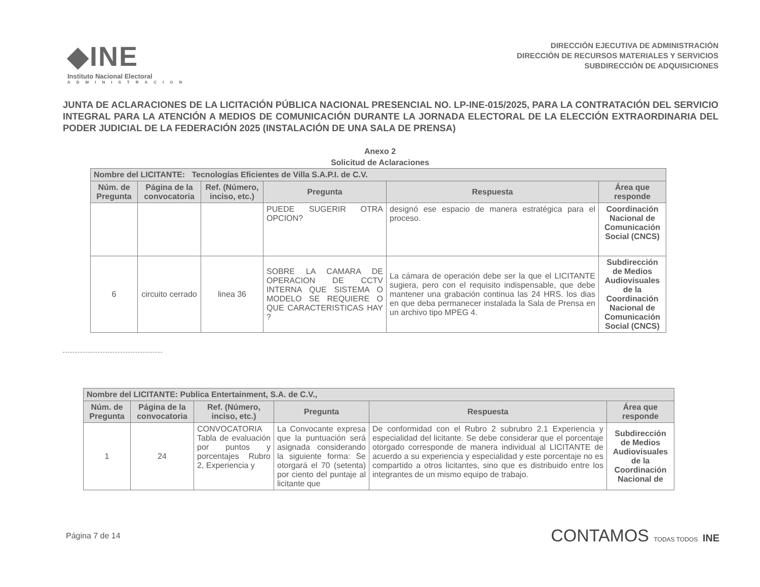◆INE
Instituto Nacional Electoral
ADMINISTRACION
DIRECCIÓN EJECUTIVA DE ADMINISTRACIÓN
DIRECCIÓN DE RECURSOS MATERIALES Y SERVICIOS
SUBDIRECCIÓN DE ADQUISICIONES
JUNTA DE ACLARACIONES DE LA LICITACIÓN PÚBLICA NACIONAL PRESENCIAL NO. LP-INE-015/2025, PARA LA CONTRATACIÓN DEL SERVICIO INTEGRAL PARA LA ATENCIÓN A MEDIOS DE COMUNICACIÓN DURANTE LA JORNADA ELECTORAL DE LA ELECCIÓN EXTRAORDINARIA DEL PODER JUDICIAL DE LA FEDERACIÓN 2025 (INSTALACIÓN DE UNA SALA DE PRENSA)
Anexo 2
Solicitud de Aclaraciones
| Nombre del LICITANTE: Tecnologías Eficientes de Villa S.A.P.I. de C.V. | | | | | |
| --- | --- | --- | --- | --- | --- |
| Núm. de Pregunta | Página de la convocatoria | Ref. (Número, inciso, etc.) | Pregunta | Respuesta | Área que responde |
| | | | PUEDE SUGERIR OTRA OPCION? | designó ese espacio de manera estratégica para el proceso. | Coordinación Nacional de Comunicación Social (CNCS) |
| 6 | circuito cerrado | linea 36 | SOBRE LA CAMARA DE OPERACION DE CCTV INTERNA QUE SISTEMA O MODELO SE REQUIERE O QUE CARACTERISTICAS HAY ? | La cámara de operación debe ser la que el LICITANTE sugiera, pero con el requisito indispensable, que debe mantener una grabación continua las 24 HRS. los dias en que deba permanecer instalada la Sala de Prensa en un archivo tipo MPEG 4. | Subdirección de Medios Audiovisuales de la Coordinación Nacional de Comunicación Social (CNCS) |
| Nombre del LICITANTE: Publica Entertainment, S.A. de C.V., | | | | | |
| --- | --- | --- | --- | --- | --- |
| Núm. de Pregunta | Página de la convocatoria | Ref. (Número, inciso, etc.) | Pregunta | Respuesta | Área que responde |
| 1 | 24 | CONVOCATORIA Tabla de evaluación por puntos y porcentajes Rubro 2, Experiencia y | La Convocante expresa que la puntuación será asignada considerando la siguiente forma: Se otorgará el 70 (setenta) por ciento del puntaje al licitante que | De conformidad con el Rubro 2 subrubro 2.1 Experiencia y especialidad del licitante. Se debe considerar que el porcentaje otorgado corresponde de manera individual al LICITANTE de acuerdo a su experiencia y especialidad y este porcentaje no es compartido a otros licitantes, sino que es distribuido entre los integrantes de un mismo equipo de trabajo. | Subdirección de Medios Audiovisuales de la Coordinación Nacional de |
Página 7 de 14
CONTAMOS TODAS TODOS INE